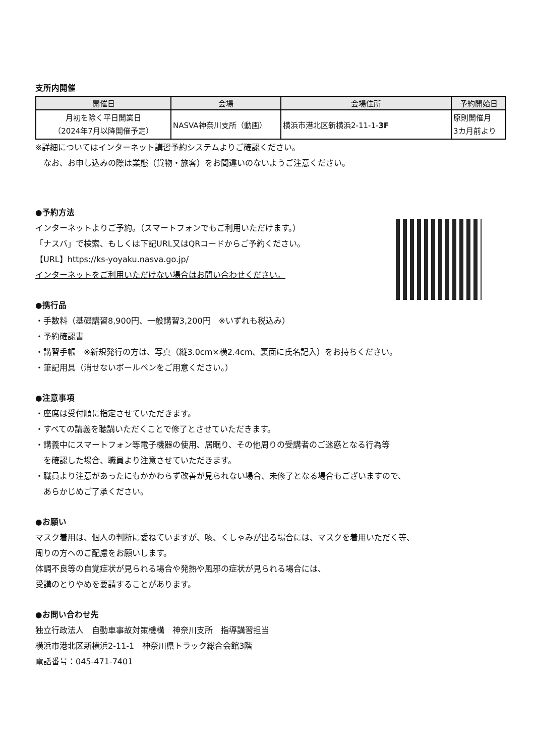支所内開催
| 開催日 | 会場 | 会場住所 | 予約開始日 |
| --- | --- | --- | --- |
| 月初を除く平日開業日 （2024年7月以降開催予定） | NASVA神奈川支所（動画） | 横浜市港北区新横浜2-11-1- 3F | 原則開催月 3カ月前より |
※詳細についてはインターネット講習予約システムよりご確認ください。
　なお、お申し込みの際は業態（貨物・旅客）をお間違いのないようご注意ください。
●予約方法
インターネットよりご予約。（スマートフォンでもご利用いただけます。）
「ナスバ」で検索、もしくは下記URL又はQRコードからご予約ください。
【URL】https://ks-yoyaku.nasva.go.jp/
インターネットをご利用いただけない場合はお問い合わせください。
●携行品
・手数料（基礎講習8,900円、一般講習3,200円　※いずれも税込み）
・予約確認書
・講習手帳　※新規発行の方は、写真（縦3.0cm×横2.4cm、裏面に氏名記入）をお持ちください。
・筆記用具（消せないボールペンをご用意ください。）
●注意事項
・座席は受付順に指定させていただきます。
・すべての講義を聴講いただくことで修了とさせていただきます。
・講義中にスマートフォン等電子機器の使用、居眠り、その他周りの受講者のご迷惑となる行為等
　を確認した場合、職員より注意させていただきます。
・職員より注意があったにもかかわらず改善が見られない場合、未修了となる場合もございますので、
　あらかじめご了承ください。
●お願い
マスク着用は、個人の判断に委ねていますが、咳、くしゃみが出る場合には、マスクを着用いただく等、
周りの方へのご配慮をお願いします。
体調不良等の自覚症状が見られる場合や発熱や風邪の症状が見られる場合には、
受講のとりやめを要請することがあります。
●お問い合わせ先
独立行政法人　自動車事故対策機構　神奈川支所　指導講習担当
横浜市港北区新横浜2-11-1　神奈川県トラック総合会館3階
電話番号：045-471-7401